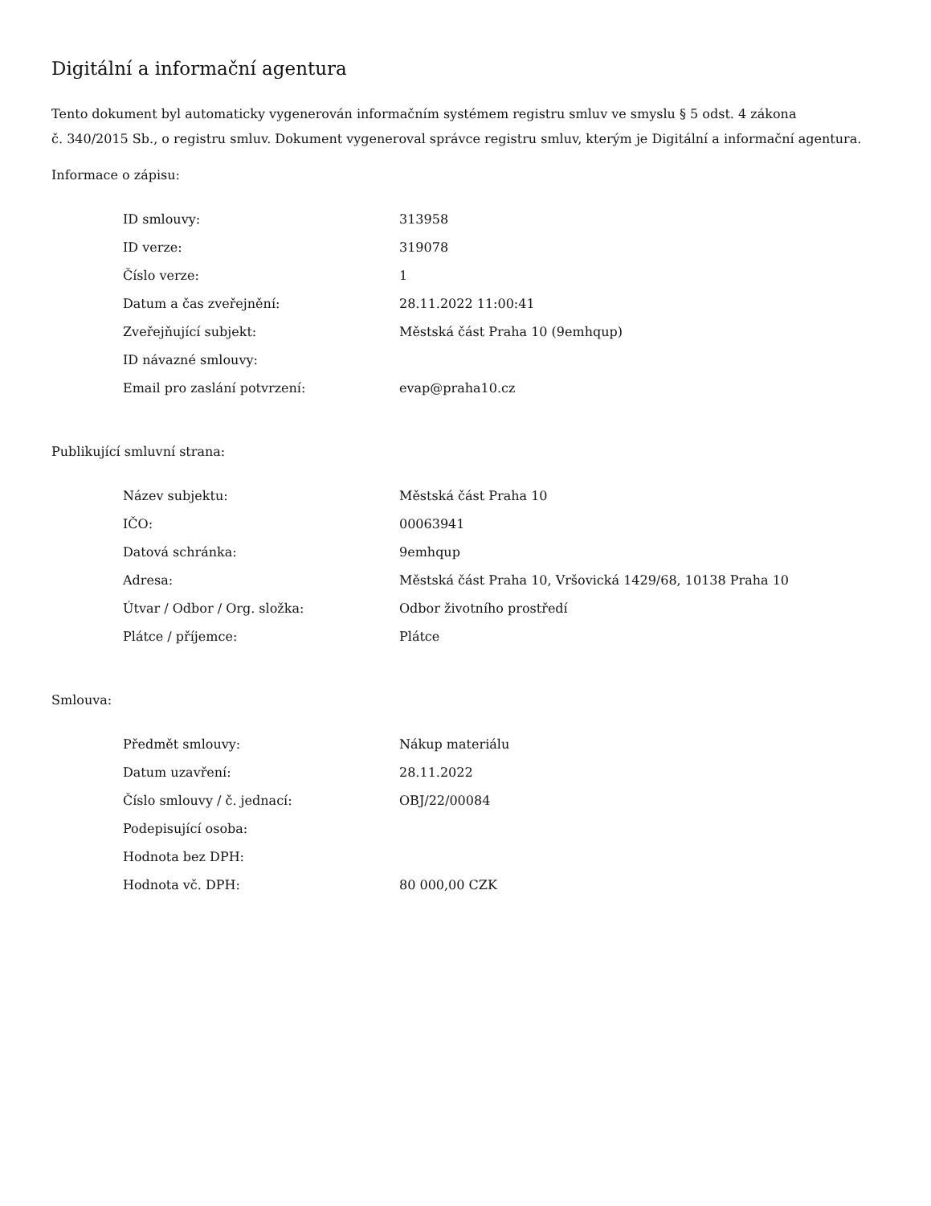Digitální a informační agentura
Tento dokument byl automaticky vygenerován informačním systémem registru smluv ve smyslu § 5 odst. 4 zákona
č. 340/2015 Sb., o registru smluv. Dokument vygeneroval správce registru smluv, kterým je Digitální a informační agentura.
Informace o zápisu:
| ID smlouvy: | 313958 |
| ID verze: | 319078 |
| Číslo verze: | 1 |
| Datum a čas zveřejnění: | 28.11.2022 11:00:41 |
| Zveřejňující subjekt: | Městská část Praha 10 (9emhqup) |
| ID návazné smlouvy: | |
| Email pro zaslání potvrzení: | evap@praha10.cz |
Publikující smluvní strana:
| Název subjektu: | Městská část Praha 10 |
| IČO: | 00063941 |
| Datová schránka: | 9emhqup |
| Adresa: | Městská část Praha 10, Vršovická 1429/68, 10138 Praha 10 |
| Útvar / Odbor / Org. složka: | Odbor životního prostředí |
| Plátce / příjemce: | Plátce |
Smlouva:
| Předmět smlouvy: | Nákup materiálu |
| Datum uzavření: | 28.11.2022 |
| Číslo smlouvy / č. jednací: | OBJ/22/00084 |
| Podepisující osoba: | |
| Hodnota bez DPH: | |
| Hodnota vč. DPH: | 80 000,00 CZK |